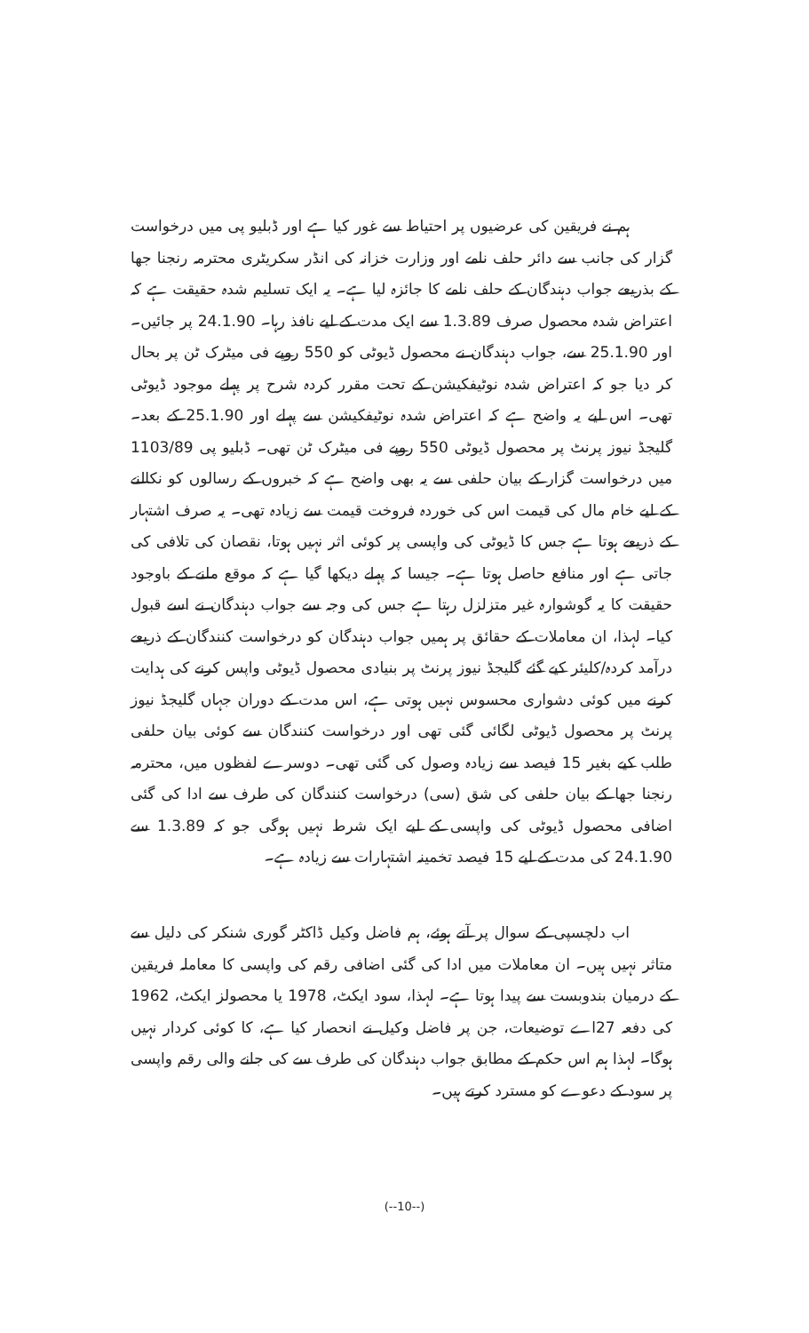ہم نے فریقین کی عرضیوں پر احتیاط سے غور کیا ہے اور ڈبلیو پی میں درخواست گزار کی جانب سے دائر حلف نامے اور وزارت خزانہ کی انڈر سکریٹری محترمہ رنجنا جھا کے بذریعے جواب دہندگان کے حلف نامے کا جائزہ لیا ہے۔ یہ ایک تسلیم شدہ حقیقت ہے کہ اعتراض شدہ محصول صرف 1.3.89 سے ایک مدت کے لیے نافذ رہا۔ 24.1.90 پر جائیں۔ اور 25.1.90 سے، جواب دہندگان نے محصول ڈیوٹی کو 550 روپے فی میٹرک ٹن پر بحال کر دیا جو کہ اعتراض شدہ نوٹیفکیشن کے تحت مقرر کردہ شرح پر پہلے موجود ڈیوٹی تھی۔ اس لیے یہ واضح ہے کہ اعتراض شدہ نوٹیفکیشن سے پہلے اور 25.1.90 کے بعد۔ گلیجڈ نیوز پرنٹ پر محصول ڈیوٹی 550 روپے فی میٹرک ٹن تھی۔ ڈبلیو پی 1103/89 میں درخواست گزار کے بیان حلفی سے یہ بھی واضح ہے کہ خبروں کے رسالوں کو نکالنے کے لیے خام مال کی قیمت اس کی خوردہ فروخت قیمت سے زیادہ تھی۔ یہ صرف اشتہار کے ذریعے ہوتا ہے جس کا ڈیوٹی کی واپسی پر کوئی اثر نہیں ہوتا، نقصان کی تلافی کی جاتی ہے اور منافع حاصل ہوتا ہے۔ جیسا کہ پہلے دیکھا گیا ہے کہ موقع ملنے کے باوجود حقیقت کا یہ گوشوارہ غیر متزلزل رہتا ہے جس کی وجہ سے جواب دہندگان نے اسے قبول کیا۔ لہذا، ان معاملات کے حقائق پر ہمیں جواب دہندگان کو درخواست کنندگان کے ذریعے درآمد کردہ/کلیئر کیے گئے گلیجڈ نیوز پرنٹ پر بنیادی محصول ڈیوٹی واپس کرنے کی ہدایت کرنے میں کوئی دشواری محسوس نہیں ہوتی ہے، اس مدت کے دوران جہاں گلیجڈ نیوز پرنٹ پر محصول ڈیوٹی لگائی گئی تھی اور درخواست کنندگان سے کوئی بیان حلفی طلب کیے بغیر 15 فیصد سے زیادہ وصول کی گئی تھی۔ دوسرے لفظوں میں، محترمہ رنجنا جھا کے بیان حلفی کی شق (سی) درخواست کنندگان کی طرف سے ادا کی گئی اضافی محصول ڈیوٹی کی واپسی کے لیے ایک شرط نہیں ہوگی جو کہ 1.3.89 سے 24.1.90 کی مدت کے لیے 15 فیصد تخمینہ اشتہارات سے زیادہ ہے۔
اب دلچسپی کے سوال پر آتے ہوئے، ہم فاضل وکیل ڈاکٹر گوری شنکر کی دلیل سے متاثر نہیں ہیں۔ ان معاملات میں ادا کی گئی اضافی رقم کی واپسی کا معاملہ فریقین کے درمیان بندوبست سے پیدا ہوتا ہے۔ لہذا، سود ایکٹ، 1978 یا محصولز ایکٹ، 1962 کی دفعہ 27اے توضیعات، جن پر فاضل وکیل نے انحصار کیا ہے، کا کوئی کردار نہیں ہوگا۔ لہذا ہم اس حکم کے مطابق جواب دہندگان کی طرف سے کی جانے والی رقم واپسی پر سود کے دعوے کو مسترد کرتے ہیں۔
(--10--)